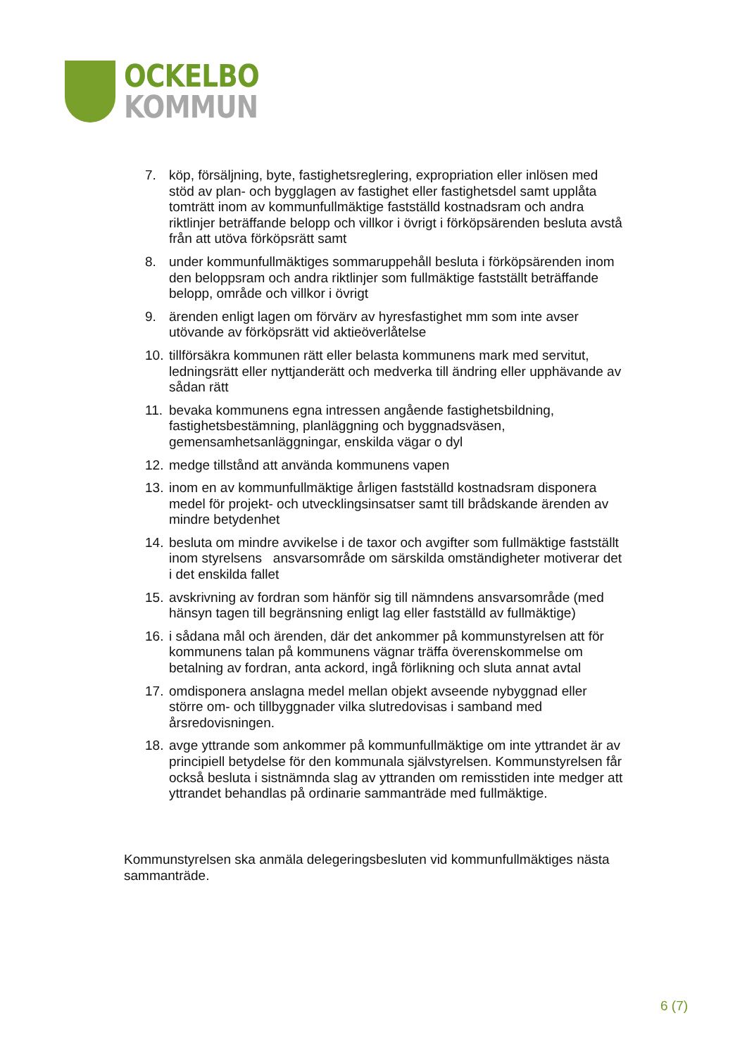OCKELBO
KOMMUN
7. köp, försäljning, byte, fastighetsreglering, expropriation eller inlösen med stöd av plan- och bygglagen av fastighet eller fastighetsdel samt upplåta tomträtt inom av kommunfullmäktige fastställd kostnadsram och andra riktlinjer beträffande belopp och villkor i övrigt i förköpsärenden besluta avstå från att utöva förköpsrätt samt
8. under kommunfullmäktiges sommaruppehåll besluta i förköpsärenden inom den beloppsram och andra riktlinjer som fullmäktige fastställt beträffande belopp, område och villkor i övrigt
9. ärenden enligt lagen om förvärv av hyresfastighet mm som inte avser utövande av förköpsrätt vid aktieöverlåtelse
10. tillförsäkra kommunen rätt eller belasta kommunens mark med servitut, ledningsrätt eller nyttjanderätt och medverka till ändring eller upphävande av sådan rätt
11. bevaka kommunens egna intressen angående fastighetsbildning, fastighetsbestämning, planläggning och byggnadsväsen, gemensamhetsanläggningar, enskilda vägar o dyl
12. medge tillstånd att använda kommunens vapen
13. inom en av kommunfullmäktige årligen fastställd kostnadsram disponera medel för projekt- och utvecklingsinsatser samt till brådskande ärenden av mindre betydenhet
14. besluta om mindre avvikelse i de taxor och avgifter som fullmäktige fastställt inom styrelsens ansvarsområde om särskilda omständigheter motiverar det i det enskilda fallet
15. avskrivning av fordran som hänför sig till nämndens ansvarsområde (med hänsyn tagen till begränsning enligt lag eller fastställd av fullmäktige)
16. i sådana mål och ärenden, där det ankommer på kommunstyrelsen att för kommunens talan på kommunens vägnar träffa överenskommelse om betalning av fordran, anta ackord, ingå förlikning och sluta annat avtal
17. omdisponera anslagna medel mellan objekt avseende nybyggnad eller större om- och tillbyggnader vilka slutredovisas i samband med årsredovisningen.
18. avge yttrande som ankommer på kommunfullmäktige om inte yttrandet är av principiell betydelse för den kommunala självstyrelsen. Kommunstyrelsen får också besluta i sistnämnda slag av yttranden om remisstiden inte medger att yttrandet behandlas på ordinarie sammanträde med fullmäktige.
Kommunstyrelsen ska anmäla delegeringsbesluten vid kommunfullmäktiges nästa sammanträde.
6 (7)